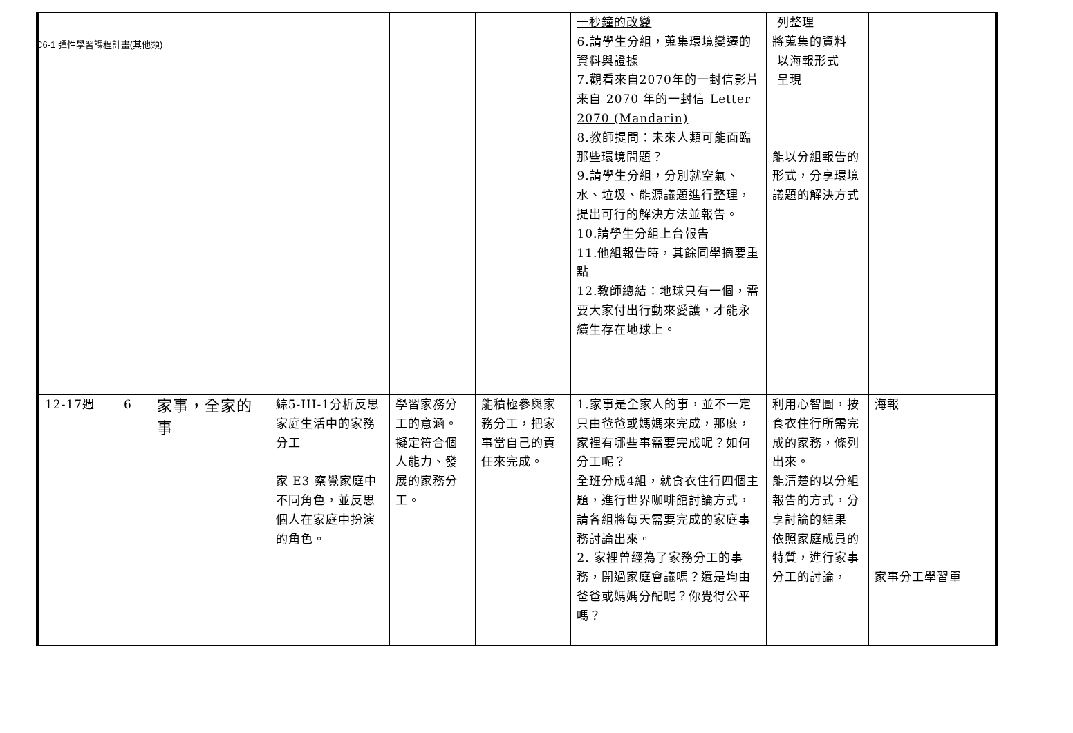C6-1 彈性學習課程計畫(其他類)
| | | | | | | 一秒鐘的改變 6.請學生分組，蒐集環境變遷的資料與證據 7.觀看來自2070年的一封信影片 来自 2070 年的一封信 Letter 2070 (Mandarin) 8.教師提問：未來人類可能面臨那些環境問題？ 9.請學生分組，分別就空氣、水、垃圾、能源議題進行整理，提出可行的解決方法並報告。 10.請學生分組上台報告 11.他組報告時，其餘同學摘要重點 12.教師總結：地球只有一個，需要大家付出行動來愛護，才能永續生存在地球上。 | 列整理 將蒐集的資料 以海報形式 呈現 能以分組報告的形式，分享環境議題的解決方式 | |
| 12-17週 | 6 | 家事，全家的事 | 綜5-III-1分析反思家庭生活中的家務分工 家 E3 察覺家庭中不同角色，並反思個人在家庭中扮演的角色。 | 學習家務分工的意涵。 擬定符合個人能力、發展的家務分工。 | 能積極參與家務分工，把家事當自己的責任來完成。 | 1.家事是全家人的事，並不一定只由爸爸或媽媽來完成，那麼，家裡有哪些事需要完成呢？如何分工呢？ 全班分成4組，就食衣住行四個主題，進行世界咖啡館討論方式，請各組將每天需要完成的家庭事務討論出來。 2. 家裡曾經為了家務分工的事務，開過家庭會議嗎？還是均由爸爸或媽媽分配呢？你覺得公平嗎？ | 利用心智圖，按食衣住行所需完成的家務，條列出來。 能清楚的以分組報告的方式，分享討論的結果 依照家庭成員的特質，進行家事分工的討論， | 海報 家事分工學習單 |